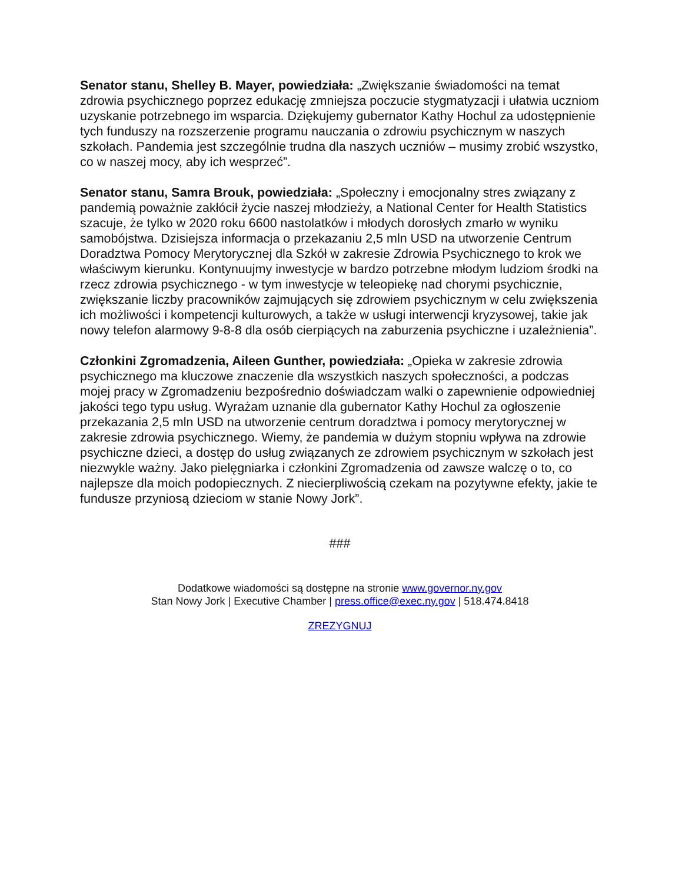Senator stanu, Shelley B. Mayer, powiedziała: „Zwiększanie świadomości na temat zdrowia psychicznego poprzez edukację zmniejsza poczucie stygmatyzacji i ułatwia uczniom uzyskanie potrzebnego im wsparcia. Dziękujemy gubernator Kathy Hochul za udostępnienie tych funduszy na rozszerzenie programu nauczania o zdrowiu psychicznym w naszych szkołach. Pandemia jest szczególnie trudna dla naszych uczniów – musimy zrobić wszystko, co w naszej mocy, aby ich wesprzeć”.
Senator stanu, Samra Brouk, powiedziała: „Społeczny i emocjonalny stres związany z pandemią poważnie zakłócił życie naszej młodzieży, a National Center for Health Statistics szacuje, że tylko w 2020 roku 6600 nastolatków i młodych dorosłych zmarło w wyniku samobójstwa. Dzisiejsza informacja o przekazaniu 2,5 mln USD na utworzenie Centrum Doradztwa Pomocy Merytorycznej dla Szkół w zakresie Zdrowia Psychicznego to krok we właściwym kierunku. Kontynuujmy inwestycje w bardzo potrzebne młodym ludziom środki na rzecz zdrowia psychicznego - w tym inwestycje w teleopiekę nad chorymi psychicznie, zwiększanie liczby pracowników zajmujących się zdrowiem psychicznym w celu zwiększenia ich możliwości i kompetencji kulturowych, a także w usługi interwencji kryzysowej, takie jak nowy telefon alarmowy 9-8-8 dla osób cierpiących na zaburzenia psychiczne i uzależnienia”.
Członkini Zgromadzenia, Aileen Gunther, powiedziała: „Opieka w zakresie zdrowia psychicznego ma kluczowe znaczenie dla wszystkich naszych społeczności, a podczas mojej pracy w Zgromadzeniu bezpośrednio doświadczam walki o zapewnienie odpowiedniej jakości tego typu usług. Wyrażam uznanie dla gubernator Kathy Hochul za ogłoszenie przekazania 2,5 mln USD na utworzenie centrum doradztwa i pomocy merytorycznej w zakresie zdrowia psychicznego. Wiemy, że pandemia w dużym stopniu wpływa na zdrowie psychiczne dzieci, a dostęp do usług związanych ze zdrowiem psychicznym w szkołach jest niezwykle ważny. Jako pielęgniarka i członkini Zgromadzenia od zawsze walczę o to, co najlepsze dla moich podopiecznych. Z niecierpliwością czekam na pozytywne efekty, jakie te fundusze przyniosą dzieciom w stanie Nowy Jork”.
###
Dodatkowe wiadomości są dostępne na stronie www.governor.ny.gov
Stan Nowy Jork | Executive Chamber | press.office@exec.ny.gov | 518.474.8418
ZREZYGNUJ